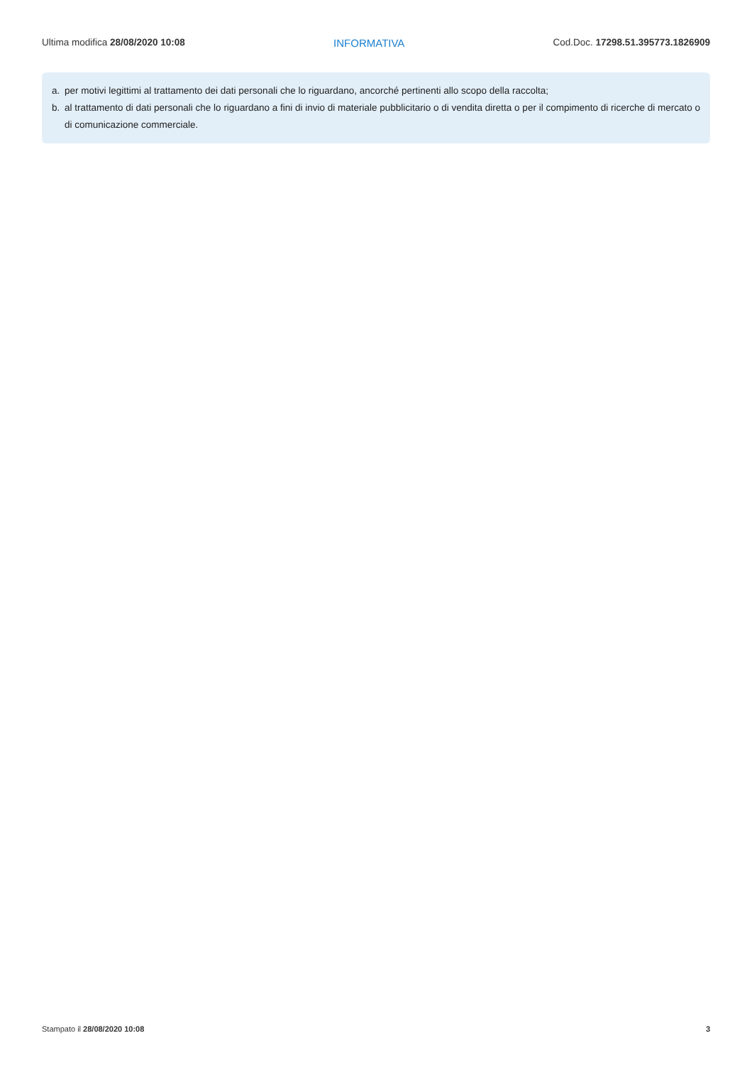Ultima modifica 28/08/2020 10:08
INFORMATIVA Cod.Doc. 17298.51.395773.1826909
a. per motivi legittimi al trattamento dei dati personali che lo riguardano, ancorché pertinenti allo scopo della raccolta;
b. al trattamento di dati personali che lo riguardano a fini di invio di materiale pubblicitario o di vendita diretta o per il compimento di ricerche di mercato o di comunicazione commerciale.
Stampato il 28/08/2020 10:08 3